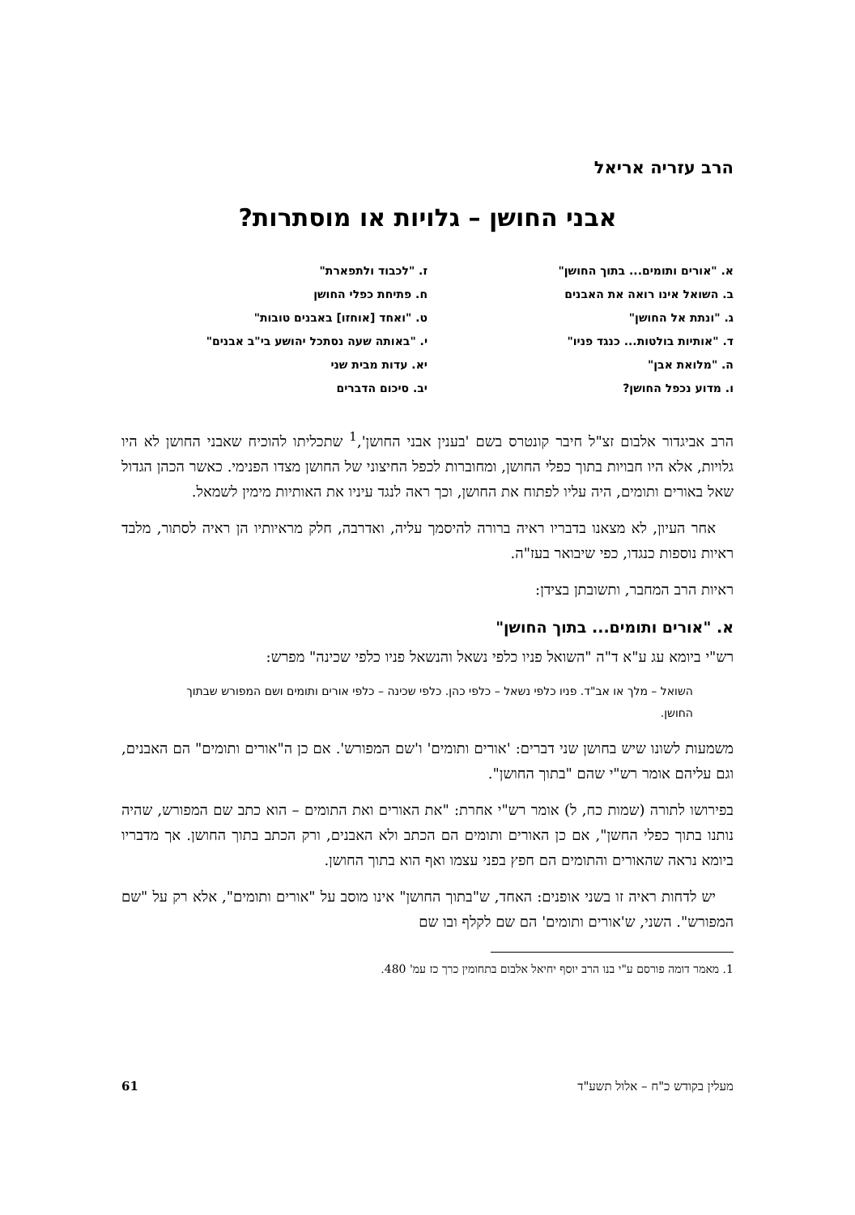הרב עזריה אריאל
אבני החושן – גלויות או מוסתרות?
א. "אורים ותומים... בתוך החושן"
ב. השואל אינו רואה את האבנים
ג. "ונתת אל החושן"
ד. "אותיות בולטות... כנגד פניו"
ה. "מלואת אבן"
ו. מדוע נכפל החושן?
ז. "לכבוד ולתפארת"
ח. פתיחת כפלי החושן
ט. "ואחד [אוחזו] באבנים טובות"
י. "באותה שעה נסתכל יהושע בי"ב אבנים"
יא. עדות מבית שני
יב. סיכום הדברים
הרב אביגדור אלבום זצ"ל חיבר קונטרס בשם 'בענין אבני החושן',<sup>1</sup> שתכליתו להוכיח שאבני החושן לא היו גלויות, אלא היו חבויות בתוך כפלי החושן, ומחוברות לכפל החיצוני של החושן מצדו הפנימי. כאשר הכהן הגדול שאל באורים ותומים, היה עליו לפתוח את החושן, וכך ראה לנגד עיניו את האותיות מימין לשמאל.
אחר העיון, לא מצאנו בדבריו ראיה ברורה להיסמך עליה, ואדרבה, חלק מראיותיו הן ראיה לסתור, מלבד ראיות נוספות כנגדו, כפי שיבואר בעז"ה.
ראיות הרב המחבר, ותשובתן בצידן:
א. "אורים ותומים... בתוך החושן"
רש"י ביומא עג ע"א ד"ה "השואל פניו כלפי נשאל והנשאל פניו כלפי שכינה" מפרש:
השואל – מלך או אב"ד. פניו כלפי נשאל – כלפי כהן. כלפי שכינה – כלפי אורים ותומים ושם המפורש שבתוך החושן.
משמעות לשונו שיש בחושן שני דברים: 'אורים ותומים' ו'שם המפורש'. אם כן ה"אורים ותומים" הם האבנים, וגם עליהם אומר רש"י שהם "בתוך החושן".
בפירושו לתורה (שמות כח, ל) אומר רש"י אחרת: "את האורים ואת התומים – הוא כתב שם המפורש, שהיה נותנו בתוך כפלי החשן", אם כן האורים ותומים הם הכתב ולא האבנים, ורק הכתב בתוך החושן. אך מדבריו ביומא נראה שהאורים והתומים הם חפץ בפני עצמו ואף הוא בתוך החושן.
יש לדחות ראיה זו בשני אופנים: האחד, ש"בתוך החושן" אינו מוסב על "אורים ותומים", אלא רק על "שם המפורש". השני, ש'אורים ותומים' הם שם לקלף ובו שם
1. מאמר דומה פורסם ע"י בנו הרב יוסף יחיאל אלבום בתחומין כרך כז עמ' 480.
מעלין בקודש כ"ח – אלול תשע"ד 61